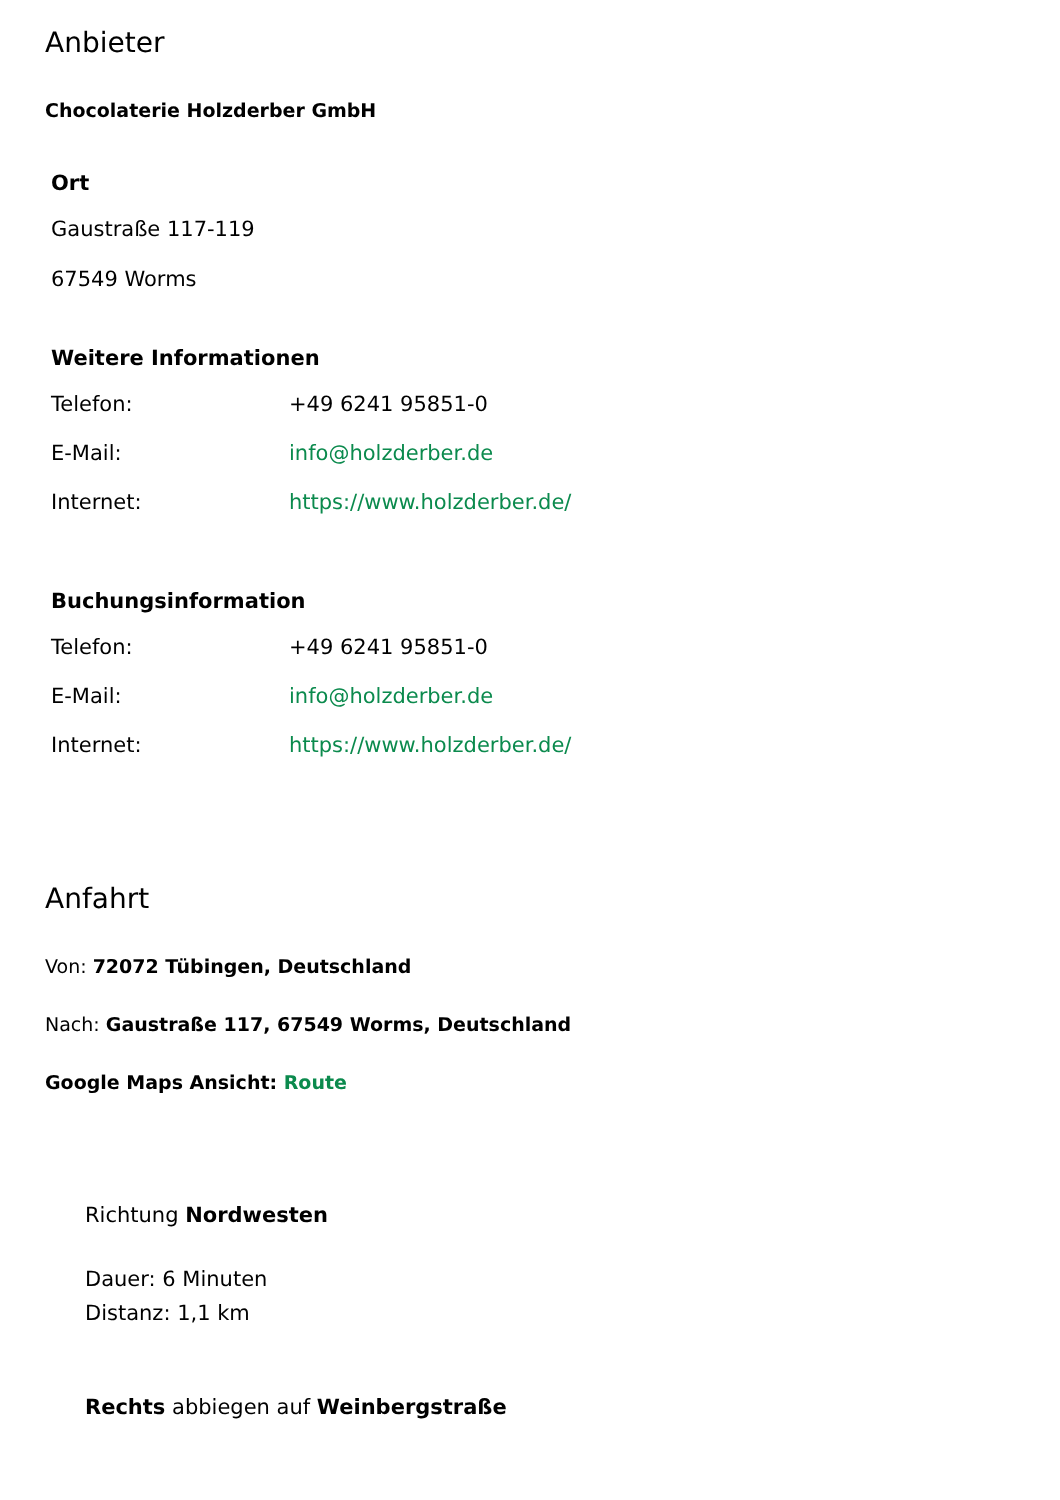Anbieter
Chocolaterie Holzderber GmbH
Ort
Gaustraße 117-119
67549 Worms
Weitere Informationen
| Telefon: | +49 6241 95851-0 |
| E-Mail: | info@holzderber.de |
| Internet: | https://www.holzderber.de/ |
Buchungsinformation
| Telefon: | +49 6241 95851-0 |
| E-Mail: | info@holzderber.de |
| Internet: | https://www.holzderber.de/ |
Anfahrt
Von: 72072 Tübingen, Deutschland
Nach: Gaustraße 117, 67549 Worms, Deutschland
Google Maps Ansicht: Route
Richtung Nordwesten
Dauer: 6 Minuten
Distanz: 1,1 km
Rechts abbiegen auf Weinbergstraße